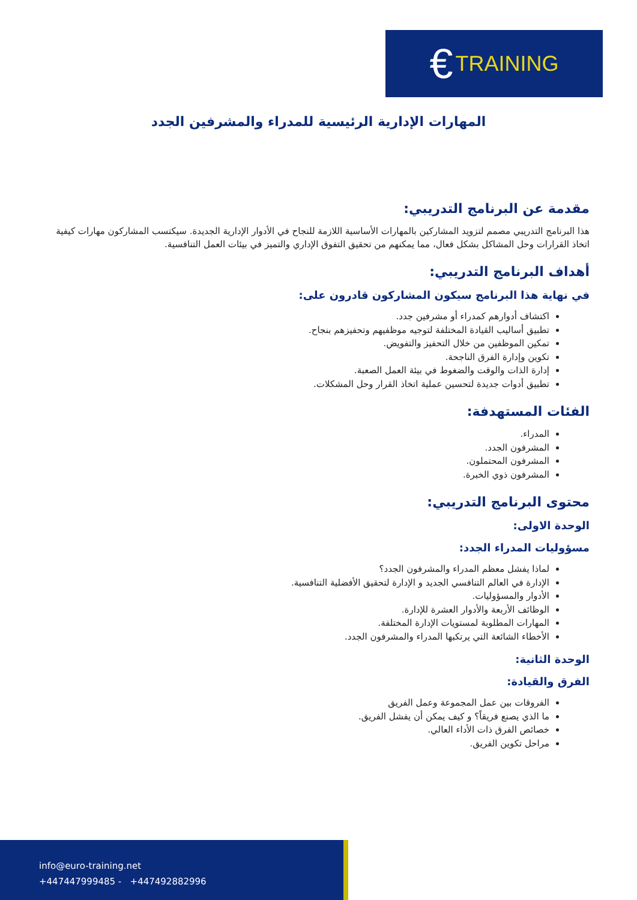€ TRAINING
المهارات الإدارية الرئيسية للمدراء والمشرفين الجدد
مقدمة عن البرنامج التدريبي:
هذا البرنامج التدريبي مصمم لتزويد المشاركين بالمهارات الأساسية اللازمة للنجاح في الأدوار الإدارية الجديدة. سيكتسب المشاركون مهارات كيفية اتخاذ القرارات وحل المشاكل بشكل فعال، مما يمكنهم من تحقيق التفوق الإداري والتميز في بيئات العمل التنافسية.
أهداف البرنامج التدريبي:
في نهاية هذا البرنامج سيكون المشاركون قادرون على:
اكتشاف أدوارهم كمدراء أو مشرفين جدد.
تطبيق أساليب القيادة المختلفة لتوجيه موظفيهم وتحفيزهم بنجاح.
تمكين الموظفين من خلال التحفيز والتفويض.
تكوين وإدارة الفرق الناجحة.
إدارة الذات والوقت والضغوط في بيئة العمل الصعبة.
تطبيق أدوات جديدة لتحسين عملية اتخاذ القرار وحل المشكلات.
الفئات المستهدفة:
المدراء.
المشرفون الجدد.
المشرفون المحتملون.
المشرفون ذوي الخبرة.
محتوى البرنامج التدريبي:
الوحدة الاولى:
مسؤوليات المدراء الجدد:
لماذا يفشل معظم المدراء والمشرفون الجدد؟
الإدارة في العالم التنافسي الجديد و الإدارة لتحقيق الأفضلية التنافسية.
الأدوار والمسؤوليات.
الوظائف الأربعة والأدوار العشرة للإدارة.
المهارات المطلوبة لمستويات الإدارة المختلفة.
الأخطاء الشائعة التي يرتكبها المدراء والمشرفون الجدد.
الوحدة الثانية:
الفرق والقيادة:
الفروقات بين عمل المجموعة وعمل الفريق
ما الذي يصنع فريقاً؟ و كيف يمكن أن يفشل الفريق.
خصائص الفرق ذات الأداء العالي.
مراحل تكوين الفريق.
info@euro-training.net
+447447999485 - +447492882996